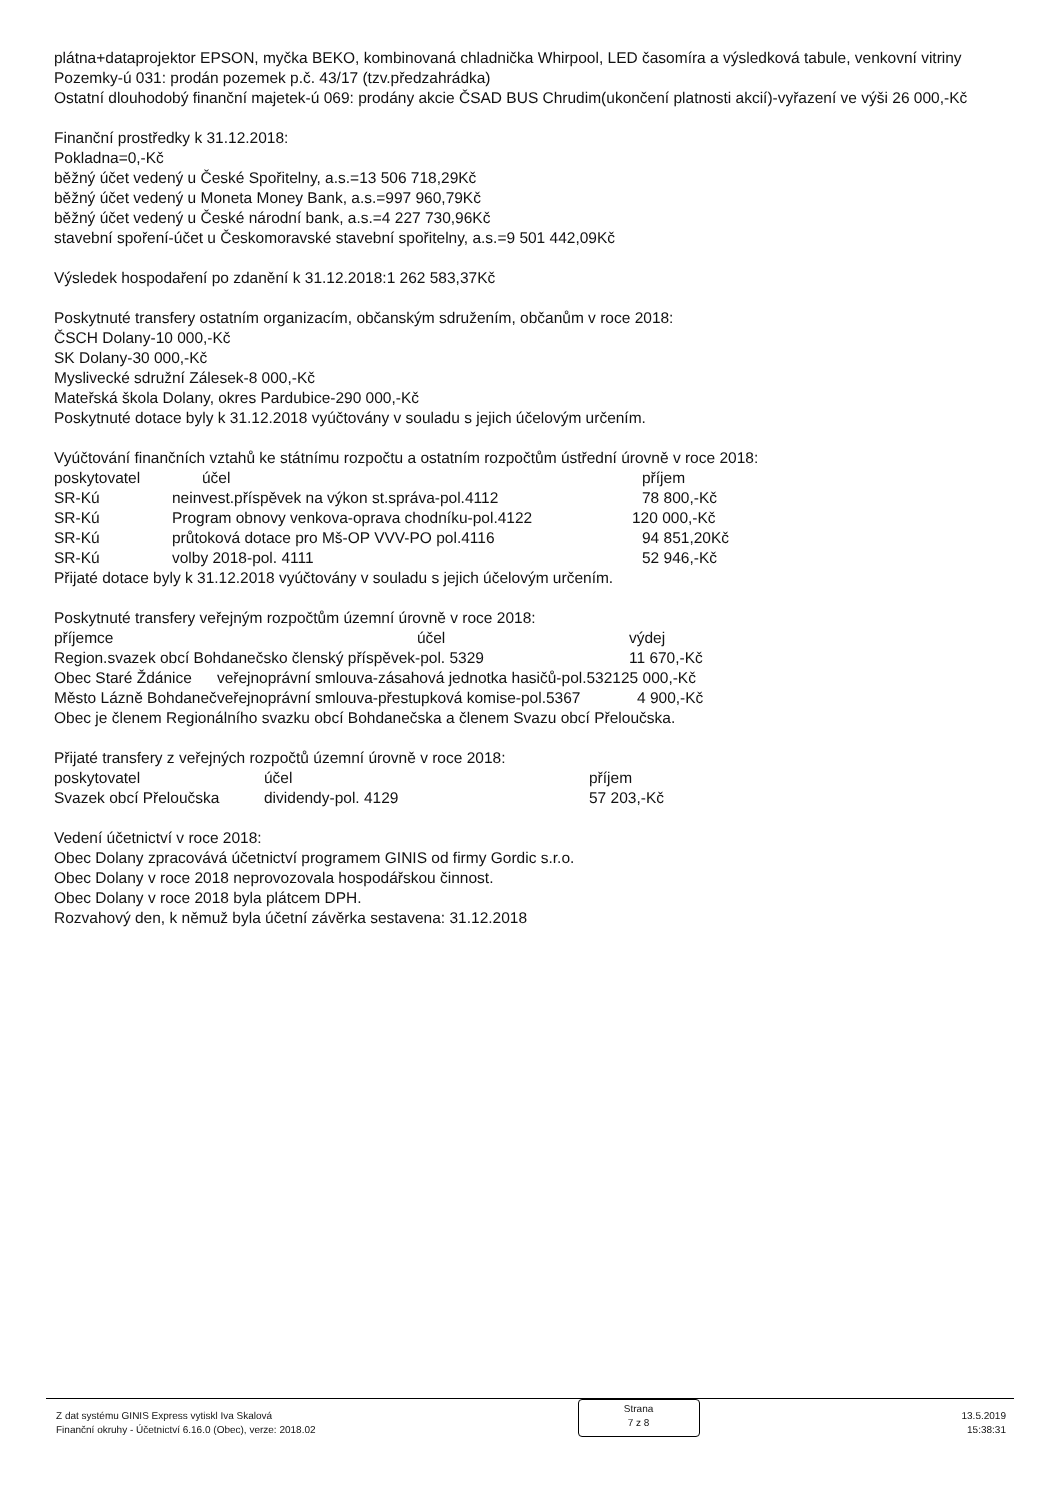plátna+dataprojektor EPSON, myčka BEKO, kombinovaná chladnička Whirpool, LED časomíra a výsledková tabule, venkovní vitriny
Pozemky-ú 031: prodán pozemek p.č. 43/17 (tzv.předzahrádka)
Ostatní dlouhodobý finanční majetek-ú 069: prodány akcie ČSAD BUS Chrudim(ukončení platnosti akcií)-vyřazení ve výši 26 000,-Kč
Finanční prostředky k 31.12.2018:
Pokladna=0,-Kč
běžný účet vedený u České Spořitelny, a.s.=13 506 718,29Kč
běžný účet vedený u Moneta Money Bank, a.s.=997 960,79Kč
běžný účet vedený u České národní bank, a.s.=4 227 730,96Kč
stavební spoření-účet u Českomoravské stavební spořitelny, a.s.=9 501 442,09Kč
Výsledek hospodaření po zdanění k 31.12.2018:1 262 583,37Kč
Poskytnuté transfery ostatním organizacím, občanským sdružením, občanům v roce 2018:
ČSCH Dolany-10 000,-Kč
SK Dolany-30 000,-Kč
Myslivecké sdružní Zálesek-8 000,-Kč
Mateřská škola Dolany, okres Pardubice-290 000,-Kč
Poskytnuté dotace byly k 31.12.2018 vyúčtovány v souladu s jejich účelovým určením.
Vyúčtování finančních vztahů ke státnímu rozpočtu a ostatním rozpočtům ústřední úrovně v roce 2018:
| poskytovatel | účel | příjem |
| SR-Kú | neinvest.příspěvek na výkon st.správa-pol.4112 | 78 800,-Kč |
| SR-Kú | Program obnovy venkova-oprava chodníku-pol.4122 | 120 000,-Kč |
| SR-Kú | průtoková dotace pro Mš-OP VVV-PO pol.4116 | 94 851,20Kč |
| SR-Kú | volby 2018-pol. 4111 | 52 946,-Kč |
Přijaté dotace byly k 31.12.2018 vyúčtovány v souladu s jejich účelovým určením.
Poskytnuté transfery veřejným rozpočtům územní úrovně v roce 2018:
| příjemce | účel | výdej |
| Region.svazek obcí Bohdanečsko členský příspěvek-pol. 5329 | | 11 670,-Kč |
| Obec Staré Ždánice | veřejnoprávní smlouva-zásahová jednotka hasičů-pol.5321 | 25 000,-Kč |
| Město Lázně Bohdaneč | veřejnoprávní smlouva-přestupková komise-pol.5367 | 4 900,-Kč |
Obec je členem Regionálního svazku obcí Bohdanečska a členem Svazu obcí Přeloučska.
Přijaté transfery z veřejných rozpočtů územní úrovně v roce 2018:
| poskytovatel | účel | příjem |
| Svazek obcí Přeloučska | dividendy-pol. 4129 | 57 203,-Kč |
Vedení účetnictví v roce 2018:
Obec Dolany zpracovává účetnictví programem GINIS od firmy Gordic s.r.o.
Obec Dolany v roce 2018 neprovozovala hospodářskou činnost.
Obec Dolany v roce 2018 byla plátcem DPH.
Rozvahový den, k němuž byla účetní závěrka sestavena: 31.12.2018
Z dat systému GINIS Express vytiskl Iva Skalová
Finanční okruhy - Účetnictví 6.16.0 (Obec), verze: 2018.02
Strana
7 z 8
13.5.2019
15:38:31